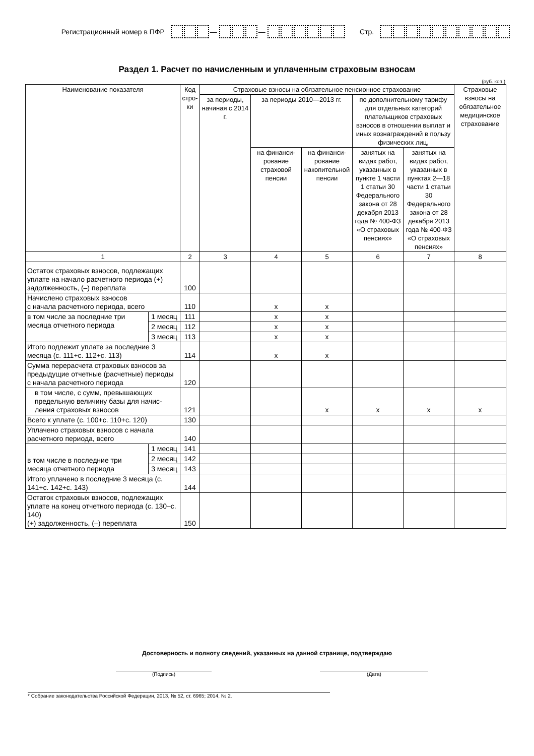Регистрационный номер в ПФР — — Стр.
Раздел 1. Расчет по начисленным и уплаченным страховым взносам
(руб. коп.)
| Наименование показателя | | Код стро-ки | Страховые взносы на обязательное пенсионное страхование | | | | | Страховые взносы на обязательное медицинское страхование |
| --- | --- | --- | --- | --- | --- | --- | --- | --- |
| | | | за периоды, начиная с 2014 г. | за периоды 2010—2013 гг. | | по дополнительному тарифу для отдельных категорий плательщиков страховых взносов в отношении выплат и иных вознаграждений в пользу физических лиц, | | |
| | | | | на финанси-рование страховой пенсии | на финанси-рование накопительной пенсии | занятых на видах работ, указанных в пункте 1 части 1 статьи 30 Федерального закона от 28 декабря 2013 года № 400-ФЗ «О страховых пенсиях» | занятых на видах работ, указанных в пунктах 2—18 части 1 статьи 30 Федерального закона от 28 декабря 2013 года № 400-ФЗ «О страховых пенсиях» | |
| 1 | | 2 | 3 | 4 | 5 | 6 | 7 | 8 |
| Остаток страховых взносов, подлежащих уплате на начало расчетного периода (+) задолженность, (–) переплата | | 100 | | | | | | |
| Начислено страховых взносов с начала расчетного периода, всего | | 110 | | х | х | | | |
| в том числе за последние три месяца отчетного периода | 1 месяц | 111 | | х | х | | | |
| | 2 месяц | 112 | | х | х | | | |
| | 3 месяц | 113 | | х | х | | | |
| Итого подлежит уплате за последние 3 месяца (с. 111+с. 112+с. 113) | | 114 | | х | х | | | |
| Сумма перерасчета страховых взносов за предыдущие отчетные (расчетные) периоды с начала расчетного периода | | 120 | | | | | | |
| в том числе, с сумм, превышающих предельную величину базы для начис-ления страховых взносов | | 121 | | | х | х | х | х |
| Всего к уплате (с. 100+с. 110+с. 120) | | 130 | | | | | | |
| Уплачено страховых взносов с начала расчетного периода, всего | | 140 | | | | | | |
| в том числе в последние три месяца отчетного периода | 1 месяц | 141 | | | | | | |
| | 2 месяц | 142 | | | | | | |
| | 3 месяц | 143 | | | | | | |
| Итого уплачено в последние 3 месяца (с. 141+с. 142+с. 143) | | 144 | | | | | | |
| Остаток страховых взносов, подлежащих уплате на конец отчетного периода (с. 130–с. 140) (+) задолженность, (–) переплата | | 150 | | | | | | |
Достоверность и полноту сведений, указанных на данной странице, подтверждаю
(Подпись) (Дата)
* Собрание законодательства Российской Федерации, 2013, № 52, ст. 6965; 2014, № 2.